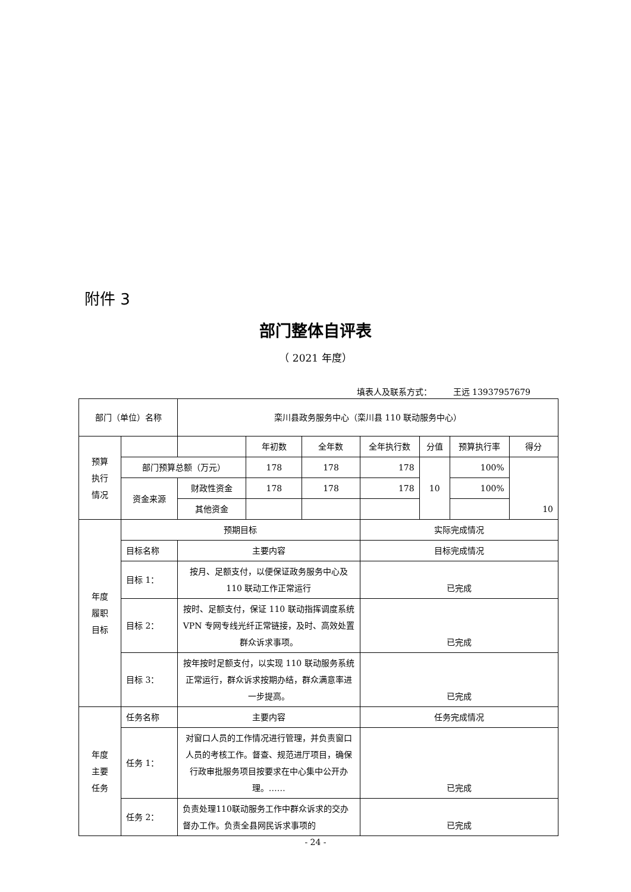附件 3
部门整体自评表
（ 2021 年度）
填表人及联系方式： 王远 13937957679
| 部门（单位）名称 | | 栾川县政务服务中心（栾川县 110 联动服务中心） | | | | | | |
| 预算 执行 情况 | | | 年初数 | 全年数 | 全年执行数 | 分值 | 预算执行率 | 得分 |
| | 部门预算总额（万元） | | 178 | 178 | 178 | 10 | 100% | 10 |
| | 资金来源 | 财政性资金 | 178 | 178 | 178 | | 100% | |
| | | 其他资金 | | | | | | |
| 年度 履职 目标 | 预期目标 | | | | 实际完成情况 | | | |
| | 目标名称 | 主要内容 | | | 目标完成情况 | | | |
| | 目标 1： | 按月、足额支付，以便保证政务服务中心及 110 联动工作正常运行 | | | 已完成 | | | |
| | 目标 2： | 按时、足额支付，保证 110 联动指挥调度系统 VPN 专网专线光纤正常链接，及时、高效处置群众诉求事项。 | | | 已完成 | | | |
| | 目标 3： | 按年按时足额支付，以实现 110 联动服务系统正常运行，群众诉求按期办结，群众满意率进一步提高。 | | | 已完成 | | | |
| 年度 主要 任务 | 任务名称 | 主要内容 | | | 任务完成情况 | | | |
| | 任务 1： | 对窗口人员的工作情况进行管理，并负责窗口人员的考核工作。督查、规范进厅项目，确保行政审批服务项目按要求在中心集中公开办理。…… | | | 已完成 | | | |
| | 任务 2： | 负责处理110联动服务工作中群众诉求的交办督办工作。负责全县网民诉求事项的 | | | 已完成 | | | |
- 24 -